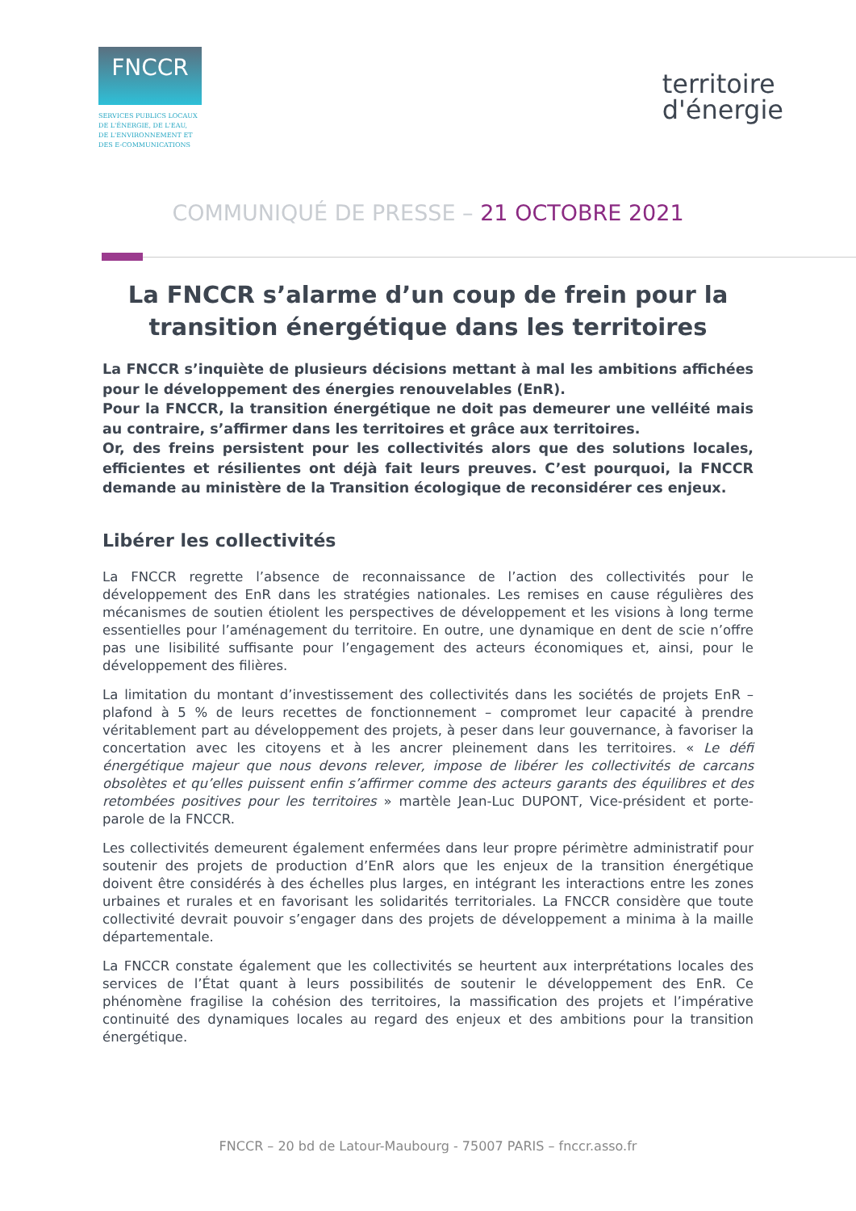FNCCR
SERVICES PUBLICS LOCAUX
DE L'ÉNERGIE, DE L'EAU,
DE L'ENVIRONNEMENT ET
DES E-COMMUNICATIONS
territoire
d'énergie
COMMUNIQUÉ DE PRESSE – 21 OCTOBRE 2021
La FNCCR s’alarme d’un coup de frein pour la transition énergétique dans les territoires
La FNCCR s’inquiète de plusieurs décisions mettant à mal les ambitions affichées pour le développement des énergies renouvelables (EnR).
Pour la FNCCR, la transition énergétique ne doit pas demeurer une velléité mais au contraire, s’affirmer dans les territoires et grâce aux territoires.
Or, des freins persistent pour les collectivités alors que des solutions locales, efficientes et résilientes ont déjà fait leurs preuves. C’est pourquoi, la FNCCR demande au ministère de la Transition écologique de reconsidérer ces enjeux.
Libérer les collectivités
La FNCCR regrette l’absence de reconnaissance de l’action des collectivités pour le développement des EnR dans les stratégies nationales. Les remises en cause régulières des mécanismes de soutien étiolent les perspectives de développement et les visions à long terme essentielles pour l’aménagement du territoire. En outre, une dynamique en dent de scie n’offre pas une lisibilité suffisante pour l’engagement des acteurs économiques et, ainsi, pour le développement des filières.
La limitation du montant d’investissement des collectivités dans les sociétés de projets EnR – plafond à 5 % de leurs recettes de fonctionnement – compromet leur capacité à prendre véritablement part au développement des projets, à peser dans leur gouvernance, à favoriser la concertation avec les citoyens et à les ancrer pleinement dans les territoires. « Le défi énergétique majeur que nous devons relever, impose de libérer les collectivités de carcans obsolètes et qu’elles puissent enfin s’affirmer comme des acteurs garants des équilibres et des retombées positives pour les territoires » martèle Jean-Luc DUPONT, Vice-président et porte-parole de la FNCCR.
Les collectivités demeurent également enfermées dans leur propre périmètre administratif pour soutenir des projets de production d’EnR alors que les enjeux de la transition énergétique doivent être considérés à des échelles plus larges, en intégrant les interactions entre les zones urbaines et rurales et en favorisant les solidarités territoriales. La FNCCR considère que toute collectivité devrait pouvoir s’engager dans des projets de développement a minima à la maille départementale.
La FNCCR constate également que les collectivités se heurtent aux interprétations locales des services de l’État quant à leurs possibilités de soutenir le développement des EnR. Ce phénomène fragilise la cohésion des territoires, la massification des projets et l’impérative continuité des dynamiques locales au regard des enjeux et des ambitions pour la transition énergétique.
FNCCR – 20 bd de Latour-Maubourg - 75007 PARIS – fnccr.asso.fr